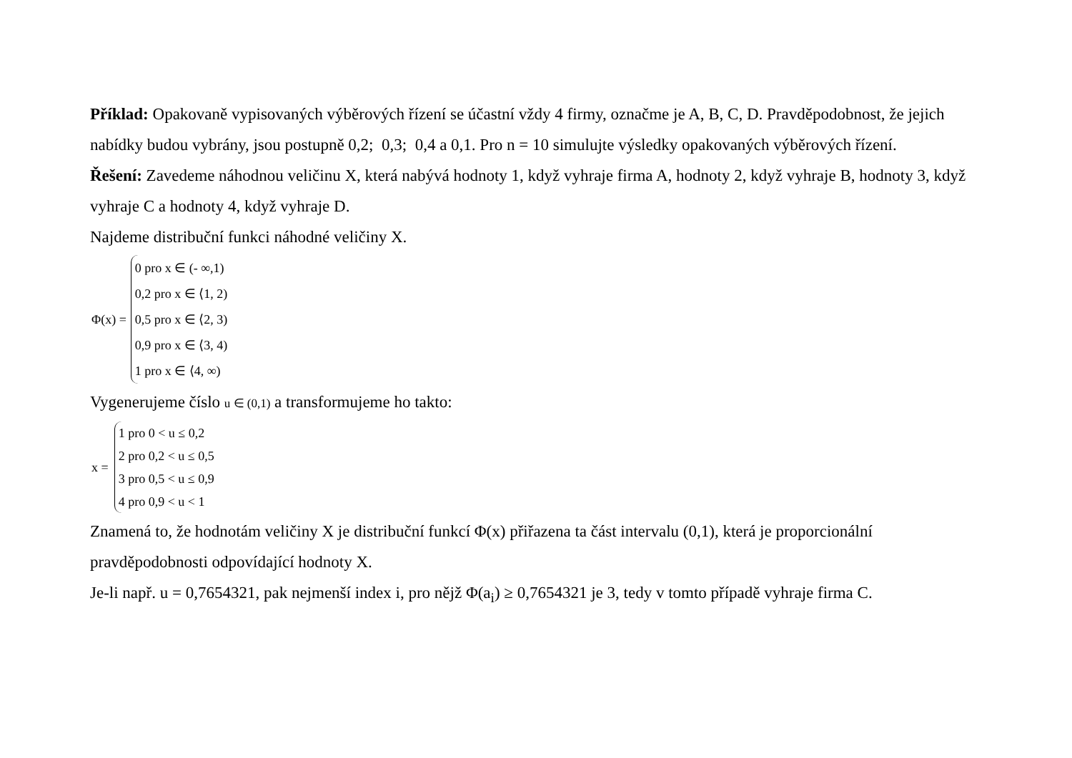Příklad: Opakovaně vypisovaných výběrových řízení se účastní vždy 4 firmy, označme je A, B, C, D. Pravděpodobnost, že jejich nabídky budou vybrány, jsou postupně 0,2; 0,3; 0,4 a 0,1. Pro n = 10 simulujte výsledky opakovaných výběrových řízení.
Řešení: Zavedeme náhodnou veličinu X, která nabývá hodnoty 1, když vyhraje firma A, hodnoty 2, když vyhraje B, hodnoty 3, když vyhraje C a hodnoty 4, když vyhraje D.
Najdeme distribuční funkci náhodné veličiny X.
Φ(x) =
0 pro x ∈ (- ∞,1)
0,2 pro x ∈ ⟨1, 2)
0,5 pro x ∈ ⟨2, 3)
0,9 pro x ∈ ⟨3, 4)
1 pro x ∈ ⟨4, ∞)
Vygenerujeme číslo u ∈ (0,1) a transformujeme ho takto:
x =
1 pro 0 < u ≤ 0,2
2 pro 0,2 < u ≤ 0,5
3 pro 0,5 < u ≤ 0,9
4 pro 0,9 < u < 1
Znamená to, že hodnotám veličiny X je distribuční funkcí Φ(x) přiřazena ta část intervalu (0,1), která je proporcionální pravděpodobnosti odpovídající hodnoty X.
Je-li např. u = 0,7654321, pak nejmenší index i, pro nějž Φ(a<sub>i</sub>) ≥ 0,7654321 je 3, tedy v tomto případě vyhraje firma C.